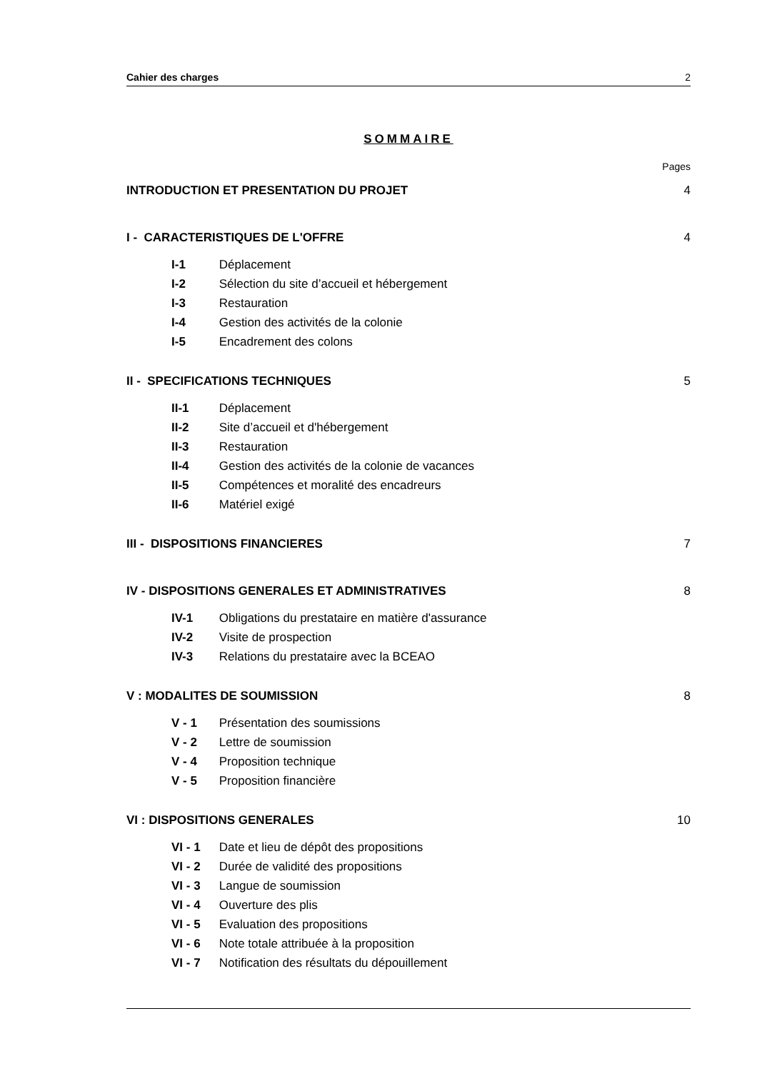Cahier des charges 2
SOMMAIRE
Pages
INTRODUCTION ET PRESENTATION DU PROJET 4
I - CARACTERISTIQUES DE L'OFFRE 4
I-1 Déplacement
I-2 Sélection du site d’accueil et hébergement
I-3 Restauration
I-4 Gestion des activités de la colonie
I-5 Encadrement des colons
II - SPECIFICATIONS TECHNIQUES 5
II-1 Déplacement
II-2 Site d’accueil et d'hébergement
II-3 Restauration
II-4 Gestion des activités de la colonie de vacances
II-5 Compétences et moralité des encadreurs
II-6 Matériel exigé
III - DISPOSITIONS FINANCIERES 7
IV - DISPOSITIONS GENERALES ET ADMINISTRATIVES 8
IV-1 Obligations du prestataire en matière d'assurance
IV-2 Visite de prospection
IV-3 Relations du prestataire avec la BCEAO
V : MODALITES DE SOUMISSION 8
V - 1 Présentation des soumissions
V - 2 Lettre de soumission
V - 4 Proposition technique
V - 5 Proposition financière
VI : DISPOSITIONS GENERALES 10
VI - 1 Date et lieu de dépôt des propositions
VI - 2 Durée de validité des propositions
VI - 3 Langue de soumission
VI - 4 Ouverture des plis
VI - 5 Evaluation des propositions
VI - 6 Note totale attribuée à la proposition
VI - 7 Notification des résultats du dépouillement